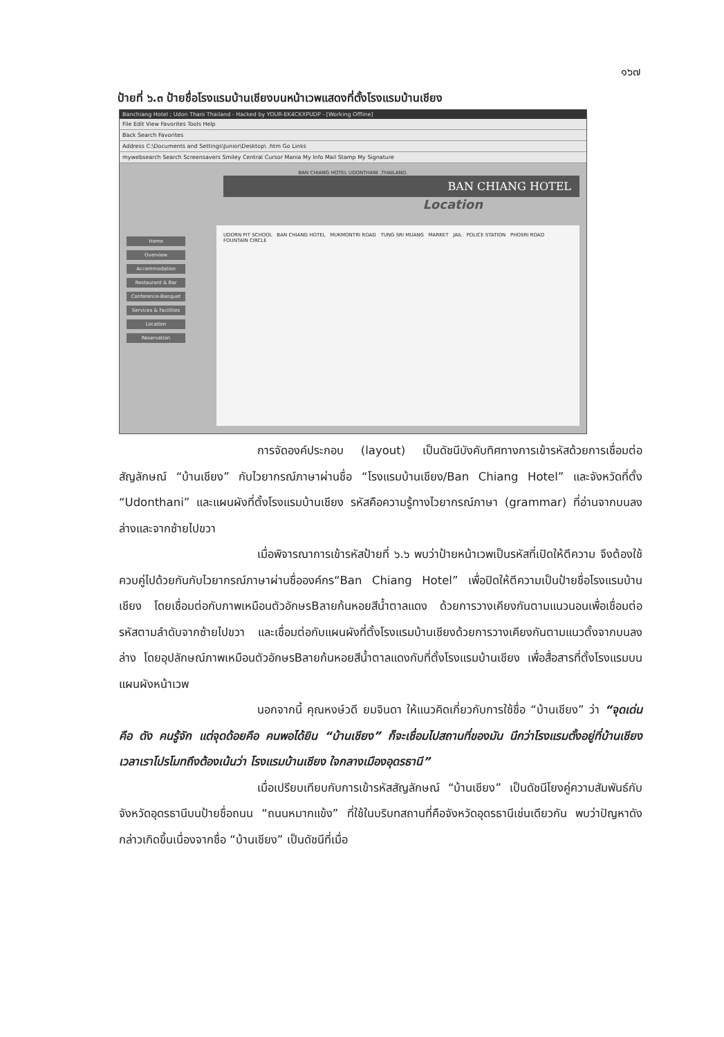๑๖๗
ป้ายที่ ๖.๓ ป้ายชื่อโรงแรมบ้านเชียงบนหน้าเวพแสดงที่ตั้งโรงแรมบ้านเชียง
Banchiang Hotel ; Udon Thani Thailand - Hacked by YOUR-EK4CKXPUDP - [Working Offline]
File Edit View Favorites Tools Help
Back Search Favorites
Address C:\Documents and Settings\Junior\Desktop\ .htm Go Links
mywebsearch Search Screensavers Smiley Central Cursor Mania My Info Mail Stamp My Signature
BAN CHIANG HOTEL UDONTHANI ,THAILAND.
BAN CHIANG HOTEL
Location
Home
Overview
Accommodation
Restaurant & Bar
Conference-Banquet
Services & Facilities
Location
Reservation
UDORN PIT SCHOOL BAN CHIANG HOTEL MUKMONTRI ROAD TUNG SRI MUANG MARKET JAIL POLICE STATION PHOSRI ROAD FOUNTAIN CIRCLE
การจัดองค์ประกอบ (layout) เป็นดัชนีบังคับทิศทางการเข้ารหัสด้วยการเชื่อมต่อสัญลักษณ์ “บ้านเชียง” กับไวยากรณ์ภาษาผ่านชื่อ “โรงแรมบ้านเชียง/Ban Chiang Hotel” และจังหวัดที่ตั้ง “Udonthani” และแผนผังที่ตั้งโรงแรมบ้านเชียง รหัสคือความรู้ทางไวยากรณ์ภาษา (grammar) ที่อ่านจากบนลงล่างและจากซ้ายไปขวา
เมื่อพิจารณาการเข้ารหัสป้ายที่ ๖.๖ พบว่าป้ายหน้าเวพเป็นรหัสที่เปิดให้ตีความ จึงต้องใช้ควบคู่ไปด้วยกันกับไวยากรณ์ภาษาผ่านชื่อองค์กร“Ban Chiang Hotel” เพื่อปิดให้ตีความเป็นป้ายชื่อโรงแรมบ้านเชียง โดยเชื่อมต่อกับภาพเหมือนตัวอักษรBลายก้นหอยสีน้ำตาลแดง ด้วยการวางเคียงกันตามแนวนอนเพื่อเชื่อมต่อรหัสตามลำดับจากซ้ายไปขวา และเชื่อมต่อกับแผนผังที่ตั้งโรงแรมบ้านเชียงด้วยการวางเคียงกันตามแนวตั้งจากบนลงล่าง โดยอุปลักษณ์ภาพเหมือนตัวอักษรBลายก้นหอยสีน้ำตาลแดงกับที่ตั้งโรงแรมบ้านเชียง เพื่อสื่อสารที่ตั้งโรงแรมบนแผนผังหน้าเวพ
นอกจากนี้ คุณหงษ์วดี ยมจินดา ให้แนวคิดเกี่ยวกับการใช้ชื่อ “บ้านเชียง” ว่า “จุดเด่นคือ ดัง คนรู้จัก แต่จุดด้อยคือ คนพอได้ยิน “บ้านเชียง” ก็จะเชื่อมไปสถานที่ของมัน นึกว่าโรงแรมตั้งอยู่ที่บ้านเชียง เวลาเราโปรโมทถึงต้องเน้นว่า โรงแรมบ้านเชียง ใจกลางเมืองอุดรธานี”
เมื่อเปรียบเทียบกับการเข้ารหัสสัญลักษณ์ “บ้านเชียง” เป็นดัชนีโยงคู่ความสัมพันธ์กับจังหวัดอุดรธานีบนป้ายชื่อถนน “ถนนหมากแข้ง” ที่ใช้ในบริบทสถานที่คือจังหวัดอุดรธานีเช่นเดียวกัน พบว่าปัญหาดังกล่าวเกิดขึ้นเนื่องจากชื่อ “บ้านเชียง” เป็นดัชนีที่เมื่อ